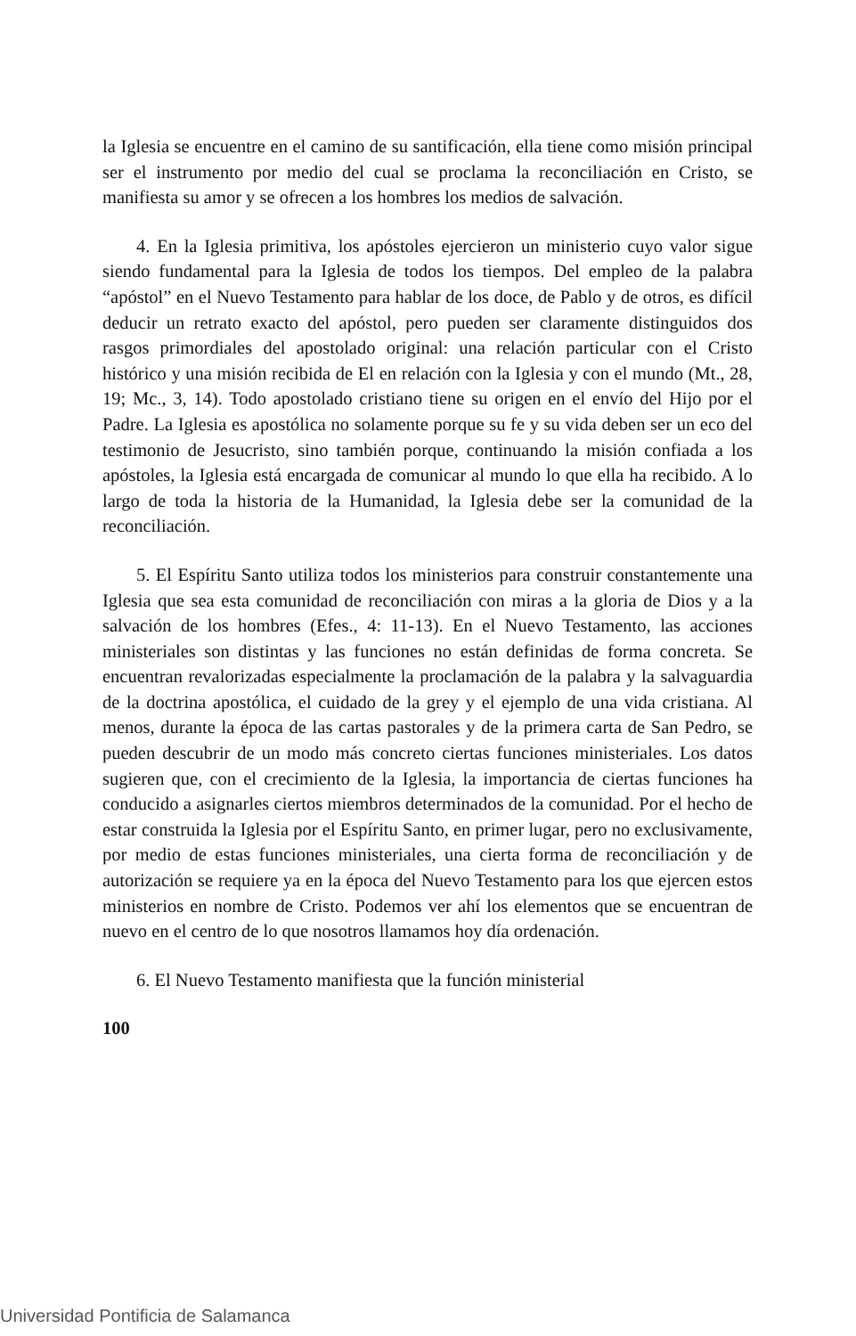la Iglesia se encuentre en el camino de su santificación, ella tiene como misión principal ser el instrumento por medio del cual se proclama la reconciliación en Cristo, se manifiesta su amor y se ofrecen a los hombres los medios de salvación.
4. En la Iglesia primitiva, los apóstoles ejercieron un ministerio cuyo valor sigue siendo fundamental para la Iglesia de todos los tiempos. Del empleo de la palabra “apóstol” en el Nuevo Testamento para hablar de los doce, de Pablo y de otros, es difícil deducir un retrato exacto del apóstol, pero pueden ser claramente distinguidos dos rasgos primordiales del apostolado original: una relación particular con el Cristo histórico y una misión recibida de El en relación con la Iglesia y con el mundo (Mt., 28, 19; Mc., 3, 14). Todo apostolado cristiano tiene su origen en el envío del Hijo por el Padre. La Iglesia es apostólica no solamente porque su fe y su vida deben ser un eco del testimonio de Jesucristo, sino también porque, continuando la misión confiada a los apóstoles, la Iglesia está encargada de comunicar al mundo lo que ella ha recibido. A lo largo de toda la historia de la Humanidad, la Iglesia debe ser la comunidad de la reconciliación.
5. El Espíritu Santo utiliza todos los ministerios para construir constantemente una Iglesia que sea esta comunidad de reconciliación con miras a la gloria de Dios y a la salvación de los hombres (Efes., 4: 11-13). En el Nuevo Testamento, las acciones ministeriales son distintas y las funciones no están definidas de forma concreta. Se encuentran revalorizadas especialmente la proclamación de la palabra y la salvaguardia de la doctrina apostólica, el cuidado de la grey y el ejemplo de una vida cristiana. Al menos, durante la época de las cartas pastorales y de la primera carta de San Pedro, se pueden descubrir de un modo más concreto ciertas funciones ministeriales. Los datos sugieren que, con el crecimiento de la Iglesia, la importancia de ciertas funciones ha conducido a asignarles ciertos miembros determinados de la comunidad. Por el hecho de estar construida la Iglesia por el Espíritu Santo, en primer lugar, pero no exclusivamente, por medio de estas funciones ministeriales, una cierta forma de reconciliación y de autorización se requiere ya en la época del Nuevo Testamento para los que ejercen estos ministerios en nombre de Cristo. Podemos ver ahí los elementos que se encuentran de nuevo en el centro de lo que nosotros llamamos hoy día ordenación.
6. El Nuevo Testamento manifiesta que la función ministerial
100
Universidad Pontificia de Salamanca